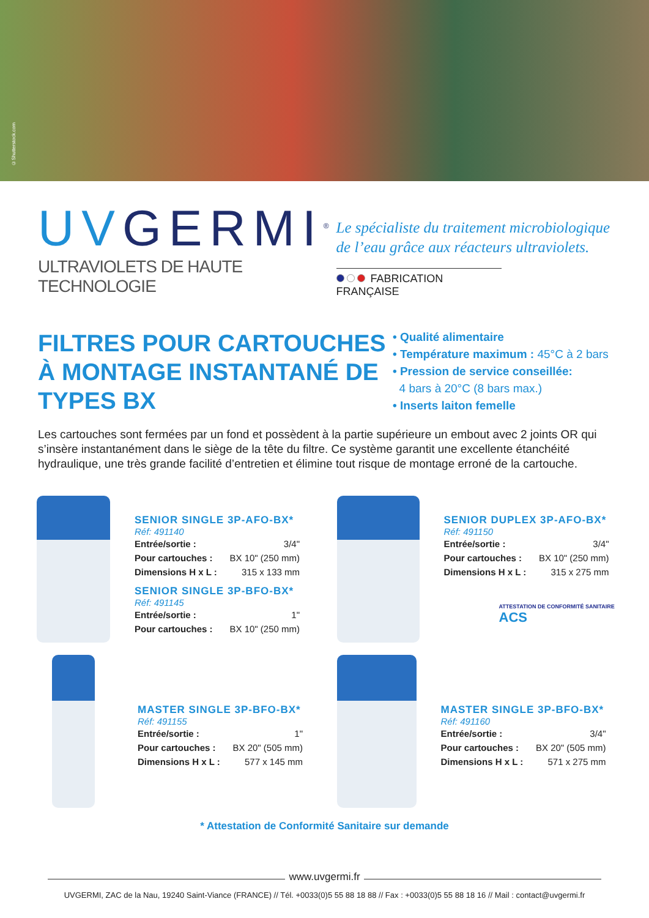©Shutterstock.com
UVGERMI<sup>®</sup>
ULTRAVIOLETS DE HAUTE TECHNOLOGIE
Le spécialiste du traitement microbiologique de l’eau grâce aux réacteurs ultraviolets.
FABRICATION FRANÇAISE
FILTRES POUR CARTOUCHES À MONTAGE INSTANTANÉ DE TYPES BX
• Qualité alimentaire
• Température maximum : 45°C à 2 bars
• Pression de service conseillée:
4 bars à 20°C (8 bars max.)
• Inserts laiton femelle
Les cartouches sont fermées par un fond et possèdent à la partie supérieure un embout avec 2 joints OR qui s’insère instantanément dans le siège de la tête du filtre. Ce système garantit une excellente étanchéité hydraulique, une très grande facilité d’entretien et élimine tout risque de montage erroné de la cartouche.
SENIOR SINGLE 3P-AFO-BX*
Réf: 491140
| Entrée/sortie : | 3/4" |
| Pour cartouches : | BX 10" (250 mm) |
| Dimensions H x L : | 315 x 133 mm |
SENIOR SINGLE 3P-BFO-BX*
Réf: 491145
| Entrée/sortie : | 1" |
| Pour cartouches : | BX 10" (250 mm) |
SENIOR DUPLEX 3P-AFO-BX*
Réf: 491150
| Entrée/sortie : | 3/4" |
| Pour cartouches : | BX 10" (250 mm) |
| Dimensions H x L : | 315 x 275 mm |
ATTESTATION DE CONFORMITÉ SANITAIRE ACS
MASTER SINGLE 3P-BFO-BX*
Réf: 491155
| Entrée/sortie : | 1" |
| Pour cartouches : | BX 20" (505 mm) |
| Dimensions H x L : | 577 x 145 mm |
MASTER SINGLE 3P-BFO-BX*
Réf: 491160
| Entrée/sortie : | 3/4" |
| Pour cartouches : | BX 20" (505 mm) |
| Dimensions H x L : | 571 x 275 mm |
* Attestation de Conformité Sanitaire sur demande
www.uvgermi.fr
UVGERMI, ZAC de la Nau, 19240 Saint-Viance (FRANCE) // Tél. +0033(0)5 55 88 18 88 // Fax : +0033(0)5 55 88 18 16 // Mail : contact@uvgermi.fr